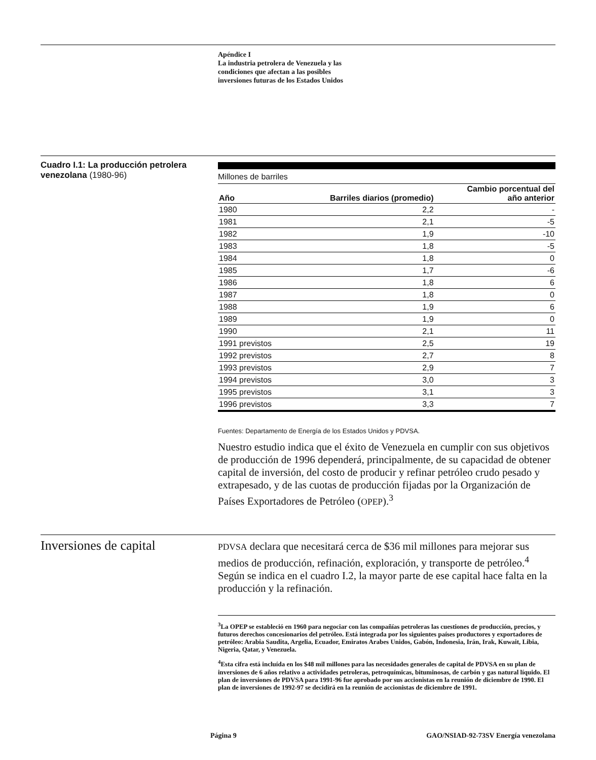Apéndice I
La industria petrolera de Venezuela y las
condiciones que afectan a las posibles
inversiones futuras de los Estados Unidos
Cuadro I.1: La producción petrolera venezolana (1980-96)
Millones de barriles
| Año | Barriles diarios (promedio) | Cambio porcentual del año anterior |
| --- | --- | --- |
| 1980 | 2,2 | - |
| 1981 | 2,1 | -5 |
| 1982 | 1,9 | -10 |
| 1983 | 1,8 | -5 |
| 1984 | 1,8 | 0 |
| 1985 | 1,7 | -6 |
| 1986 | 1,8 | 6 |
| 1987 | 1,8 | 0 |
| 1988 | 1,9 | 6 |
| 1989 | 1,9 | 0 |
| 1990 | 2,1 | 11 |
| 1991 previstos | 2,5 | 19 |
| 1992 previstos | 2,7 | 8 |
| 1993 previstos | 2,9 | 7 |
| 1994 previstos | 3,0 | 3 |
| 1995 previstos | 3,1 | 3 |
| 1996 previstos | 3,3 | 7 |
Fuentes: Departamento de Energía de los Estados Unidos y PDVSA.
Nuestro estudio indica que el éxito de Venezuela en cumplir con sus objetivos de producción de 1996 dependerá, principalmente, de su capacidad de obtener capital de inversión, del costo de producir y refinar petróleo crudo pesado y extrapesado, y de las cuotas de producción fijadas por la Organización de Países Exportadores de Petróleo (OPEP).<sup>3</sup>
Inversiones de capital
PDVSA declara que necesitará cerca de $36 mil millones para mejorar sus medios de producción, refinación, exploración, y transporte de petróleo.<sup>4</sup> Según se indica en el cuadro I.2, la mayor parte de ese capital hace falta en la producción y la refinación.
<sup>3</sup> La OPEP se estableció en 1960 para negociar con las compañías petroleras las cuestiones de producción, precios, y futuros derechos concesionarios del petróleo. Está integrada por los siguientes países productores y exportadores de petróleo: Arabia Saudita, Argelia, Ecuador, Emiratos Arabes Unidos, Gabón, Indonesia, Irán, Irak, Kuwait, Libia, Nigeria, Qatar, y Venezuela.
<sup>4</sup> Esta cifra está incluída en los $48 mil millones para las necesidades generales de capital de PDVSA en su plan de inversiones de 6 años relativo a actividades petroleras, petroquímicas, bituminosas, de carbón y gas natural líquido. El plan de inversiones de PDVSA para 1991-96 fue aprobado por sus accionistas en la reunión de diciembre de 1990. El plan de inversiones de 1992-97 se decidirá en la reunión de accionistas de diciembre de 1991.
Página 9 GAO/NSIAD-92-73SV Energía venezolana